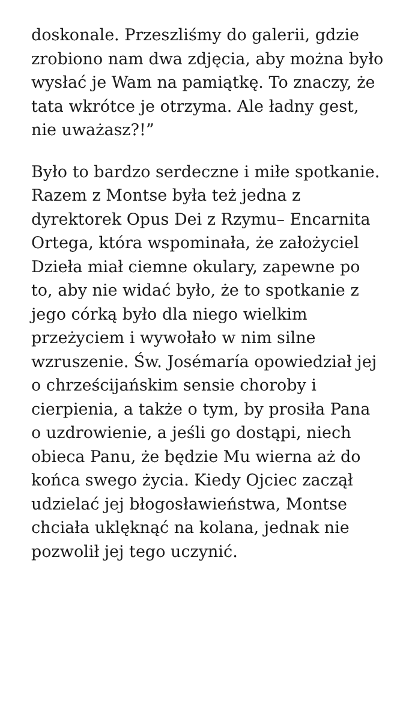doskonale. Przeszliśmy do galerii, gdzie zrobiono nam dwa zdjęcia, aby można było wysłać je Wam na pamiątkę. To znaczy, że tata wkrótce je otrzyma. Ale ładny gest, nie uważasz?!”
Było to bardzo serdeczne i miłe spotkanie. Razem z Montse była też jedna z dyrektorek Opus Dei z Rzymu– Encarnita Ortega, która wspominała, że założyciel Dzieła miał ciemne okulary, zapewne po to, aby nie widać było, że to spotkanie z jego córką było dla niego wielkim przeżyciem i wywołało w nim silne wzruszenie. Św. Josémaría opowiedział jej o chrześcijańskim sensie choroby i cierpienia, a także o tym, by prosiła Pana o uzdrowienie, a jeśli go dostąpi, niech obieca Panu, że będzie Mu wierna aż do końca swego życia. Kiedy Ojciec zaczął udzielać jej błogosławieństwa, Montse chciała uklęknąć na kolana, jednak nie pozwolił jej tego uczynić.